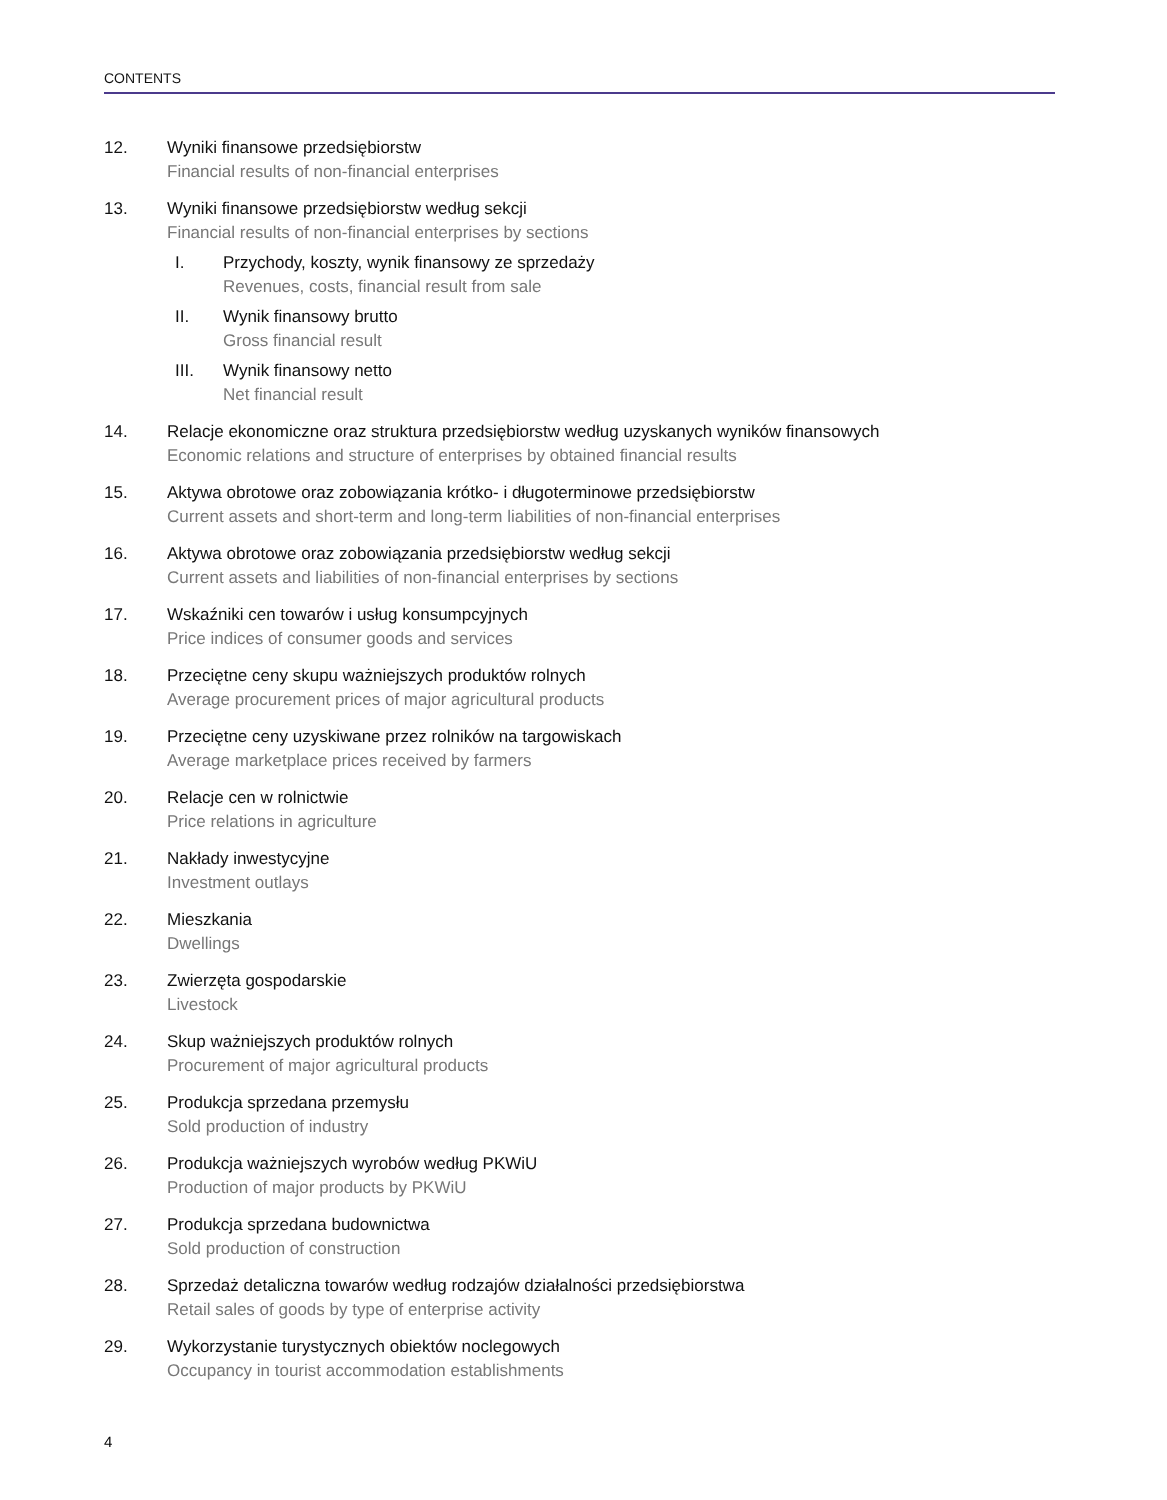CONTENTS
12. Wyniki finansowe przedsiębiorstw
Financial results of non-financial enterprises
13. Wyniki finansowe przedsiębiorstw według sekcji
Financial results of non-financial enterprises by sections
I. Przychody, koszty, wynik finansowy ze sprzedaży
Revenues, costs, financial result from sale
II. Wynik finansowy brutto
Gross financial result
III. Wynik finansowy netto
Net financial result
14. Relacje ekonomiczne oraz struktura przedsiębiorstw według uzyskanych wyników finansowych
Economic relations and structure of enterprises by obtained financial results
15. Aktywa obrotowe oraz zobowiązania krótko- i długoterminowe przedsiębiorstw
Current assets and short-term and long-term liabilities of non-financial enterprises
16. Aktywa obrotowe oraz zobowiązania przedsiębiorstw według sekcji
Current assets and liabilities of non-financial enterprises by sections
17. Wskaźniki cen towarów i usług konsumpcyjnych
Price indices of consumer goods and services
18. Przeciętne ceny skupu ważniejszych produktów rolnych
Average procurement prices of major agricultural products
19. Przeciętne ceny uzyskiwane przez rolników na targowiskach
Average marketplace prices received by farmers
20. Relacje cen w rolnictwie
Price relations in agriculture
21. Nakłady inwestycyjne
Investment outlays
22. Mieszkania
Dwellings
23. Zwierzęta gospodarskie
Livestock
24. Skup ważniejszych produktów rolnych
Procurement of major agricultural products
25. Produkcja sprzedana przemysłu
Sold production of industry
26. Produkcja ważniejszych wyrobów według PKWiU
Production of major products by PKWiU
27. Produkcja sprzedana budownictwa
Sold production of construction
28. Sprzedaż detaliczna towarów według rodzajów działalności przedsiębiorstwa
Retail sales of goods by type of enterprise activity
29. Wykorzystanie turystycznych obiektów noclegowych
Occupancy in tourist accommodation establishments
4